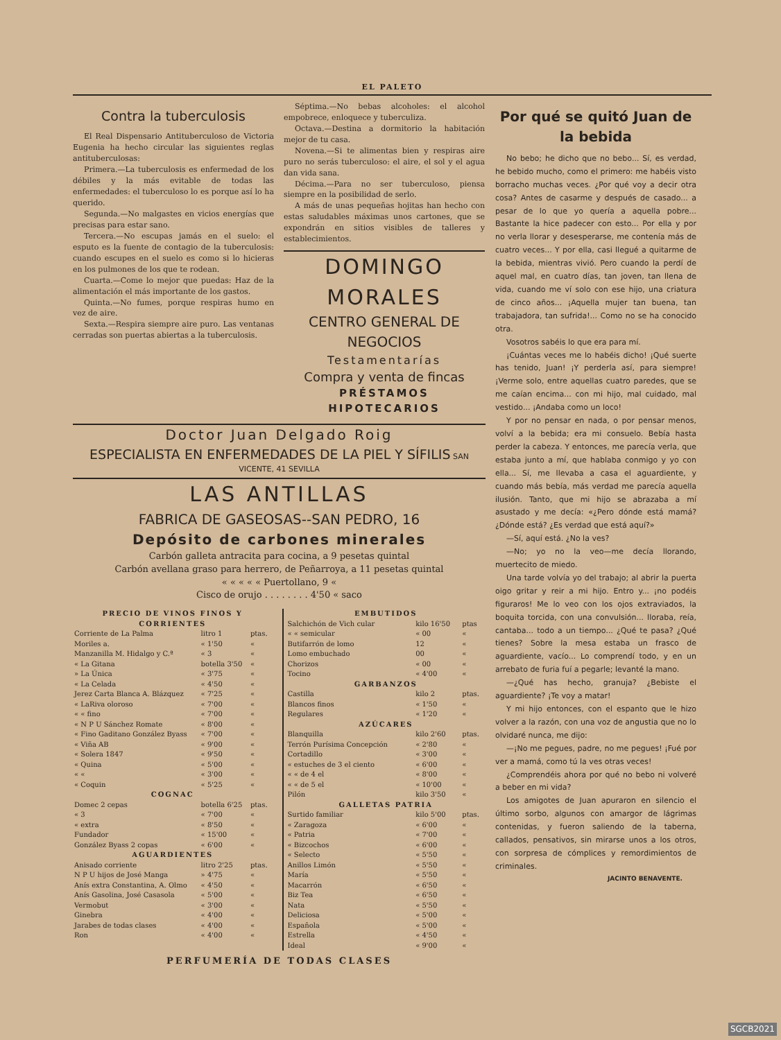EL PALETO
Contra la tuberculosis
El Real Dispensario Antituberculoso de Victoria Eugenia ha hecho circular las siguientes reglas antituberculosas:
Primera.—La tuberculosis es enfermedad de los débiles y la más evitable de todas las enfermedades: el tuberculoso lo es porque así lo ha querido.
Segunda.—No malgastes en vicios energías que precisas para estar sano.
Tercera.—No escupas jamás en el suelo: el esputo es la fuente de contagio de la tuberculosis: cuando escupes en el suelo es como si lo hicieras en los pulmones de los que te rodean.
Cuarta.—Come lo mejor que puedas: Haz de la alimentación el más importante de los gastos.
Quinta.—No fumes, porque respiras humo en vez de aire.
Sexta.—Respira siempre aire puro. Las ventanas cerradas son puertas abiertas a la tuberculosis.
Séptima.—No bebas alcoholes: el alcohol empobrece, enloquece y tuberculiza.
Octava.—Destina a dormitorio la habitación mejor de tu casa.
Novena.—Si te alimentas bien y respiras aire puro no serás tuberculoso: el aire, el sol y el agua dan vida sana.
Décima.—Para no ser tuberculoso, piensa siempre en la posibilidad de serlo.
A más de unas pequeñas hojitas han hecho con estas saludables máximas unos cartones, que se expondrán en sitios visibles de talleres y establecimientos.
DOMINGO MORALES
CENTRO GENERAL DE NEGOCIOS
Testamentarías
Compra y venta de fincas
PRÉSTAMOS HIPOTECARIOS
Doctor Juan Delgado Roig
ESPECIALISTA EN ENFERMEDADES DE LA PIEL Y SÍFILIS SAN VICENTE, 41 SEVILLA
LAS ANTILLAS
FABRICA DE GASEOSAS--SAN PEDRO, 16
Depósito de carbones minerales
Carbón galleta antracita para cocina, a 9 pesetas quintal
Carbón avellana graso para herrero, de Peñarroya, a 11 pesetas quintal
« « « « « Puertollano, 9 «
Cisco de orujo . . . . . . . . 4'50 « saco
| PRECIO DE VINOS FINOS Y CORRIENTES | | |
| Corriente de La Palma | litro 1 | ptas. |
| Moriles a. | « 1'50 | « |
| Manzanilla M. Hidalgo y C.ª | « 3 | « |
| « La Gitana | botella 3'50 | « |
| » La Única | « 3'75 | « |
| « La Celada | « 4'50 | « |
| Jerez Carta Blanca A. Blázquez | « 7'25 | « |
| « LaRiva oloroso | « 7'00 | « |
| « « fino | « 7'00 | « |
| « N P U Sánchez Romate | « 8'00 | « |
| « Fino Gaditano González Byass | « 7'00 | « |
| « Viña AB | « 9'00 | « |
| « Solera 1847 | « 9'50 | « |
| « Quina | « 5'00 | « |
| « « | « 3'00 | « |
| « Coquin | « 5'25 | « |
| COGNAC | | |
| Domec 2 cepas | botella 6'25 | ptas. |
| « 3 | « 7'00 | « |
| « extra | « 8'50 | « |
| Fundador | « 15'00 | « |
| González Byass 2 copas | « 6'00 | « |
| AGUARDIENTES | | |
| Anisado corriente | litro 2'25 | ptas. |
| N P U hijos de José Manga | » 4'75 | « |
| Anís extra Constantina, A. Olmo | « 4'50 | « |
| Anís Gasolina, José Casasola | « 5'00 | « |
| Vermobut | « 3'00 | « |
| Ginebra | « 4'00 | « |
| Jarabes de todas clases | « 4'00 | « |
| Ron | « 4'00 | « |
| EMBUTIDOS | | |
| Salchichón de Vich cular | kilo 16'50 | ptas |
| « « semicular | « 00 | « |
| Butifarrón de lomo | 12 | « |
| Lomo embuchado | 00 | « |
| Chorizos | « 00 | « |
| Tocino | « 4'00 | « |
| GARBANZOS | | |
| Castilla | kilo 2 | ptas. |
| Blancos finos | « 1'50 | « |
| Regulares | « 1'20 | « |
| AZÚCARES | | |
| Blanquilla | kilo 2'60 | ptas. |
| Terrón Purísima Concepción | « 2'80 | « |
| Cortadillo | « 3'00 | « |
| « estuches de 3 el ciento | « 6'00 | « |
| « « de 4 el | « 8'00 | « |
| « « de 5 el | « 10'00 | « |
| Pilón | kilo 3'50 | « |
| GALLETAS PATRIA | | |
| Surtido familiar | kilo 5'00 | ptas. |
| « Zaragoza | « 6'00 | « |
| « Patria | « 7'00 | « |
| « Bizcochos | « 6'00 | « |
| « Selecto | « 5'50 | « |
| Anillos Limón | « 5'50 | « |
| María | « 5'50 | « |
| Macarrón | « 6'50 | « |
| Biz Tea | « 6'50 | « |
| Nata | « 5'50 | « |
| Deliciosa | « 5'00 | « |
| Española | « 5'00 | « |
| Estrella | « 4'50 | « |
| Ideal | « 9'00 | « |
PERFUMERÍA DE TODAS CLASES
Por qué se quitó Juan de la bebida
No bebo; he dicho que no bebo... Sí, es verdad, he bebido mucho, como el primero: me habéis visto borracho muchas veces. ¿Por qué voy a decir otra cosa? Antes de casarme y después de casado... a pesar de lo que yo quería a aquella pobre... Bastante la hice padecer con esto... Por ella y por no verla llorar y desesperarse, me contenía más de cuatro veces... Y por ella, casi llegué a quitarme de la bebida, mientras vivió. Pero cuando la perdí de aquel mal, en cuatro días, tan joven, tan llena de vida, cuando me ví solo con ese hijo, una criatura de cinco años... ¡Aquella mujer tan buena, tan trabajadora, tan sufrida!... Como no se ha conocido otra.
Vosotros sabéis lo que era para mí.
¡Cuántas veces me lo habéis dicho! ¡Qué suerte has tenido, Juan! ¡Y perderla así, para siempre! ¡Verme solo, entre aquellas cuatro paredes, que se me caían encima... con mi hijo, mal cuidado, mal vestido... ¡Andaba como un loco!
Y por no pensar en nada, o por pensar menos, volví a la bebida; era mi consuelo. Bebía hasta perder la cabeza. Y entonces, me parecía verla, que estaba junto a mí, que hablaba conmigo y yo con ella... Sí, me llevaba a casa el aguardiente, y cuando más bebía, más verdad me parecía aquella ilusión. Tanto, que mi hijo se abrazaba a mí asustado y me decía: «¿Pero dónde está mamá? ¿Dónde está? ¿Es verdad que está aquí?»
—Sí, aquí está. ¿No la ves?
—No; yo no la veo—me decía llorando, muertecito de miedo.
Una tarde volvía yo del trabajo; al abrir la puerta oigo gritar y reir a mi hijo. Entro y... ¡no podéis figuraros! Me lo veo con los ojos extraviados, la boquita torcida, con una convulsión... lloraba, reía, cantaba... todo a un tiempo... ¿Qué te pasa? ¿Qué tienes? Sobre la mesa estaba un frasco de aguardiente, vacío... Lo comprendí todo, y en un arrebato de furia fuí a pegarle; levanté la mano.
—¿Qué has hecho, granuja? ¿Bebiste el aguardiente? ¡Te voy a matar!
Y mi hijo entonces, con el espanto que le hizo volver a la razón, con una voz de angustia que no lo olvidaré nunca, me dijo:
—¡No me pegues, padre, no me pegues! ¡Fué por ver a mamá, como tú la ves otras veces!
¿Comprendéis ahora por qué no bebo ni volveré a beber en mi vida?
Los amigotes de Juan apuraron en silencio el último sorbo, algunos con amargor de lágrimas contenidas, y fueron saliendo de la taberna, callados, pensativos, sin mirarse unos a los otros, con sorpresa de cómplices y remordimientos de criminales.
JACINTO BENAVENTE.
SGCB2021